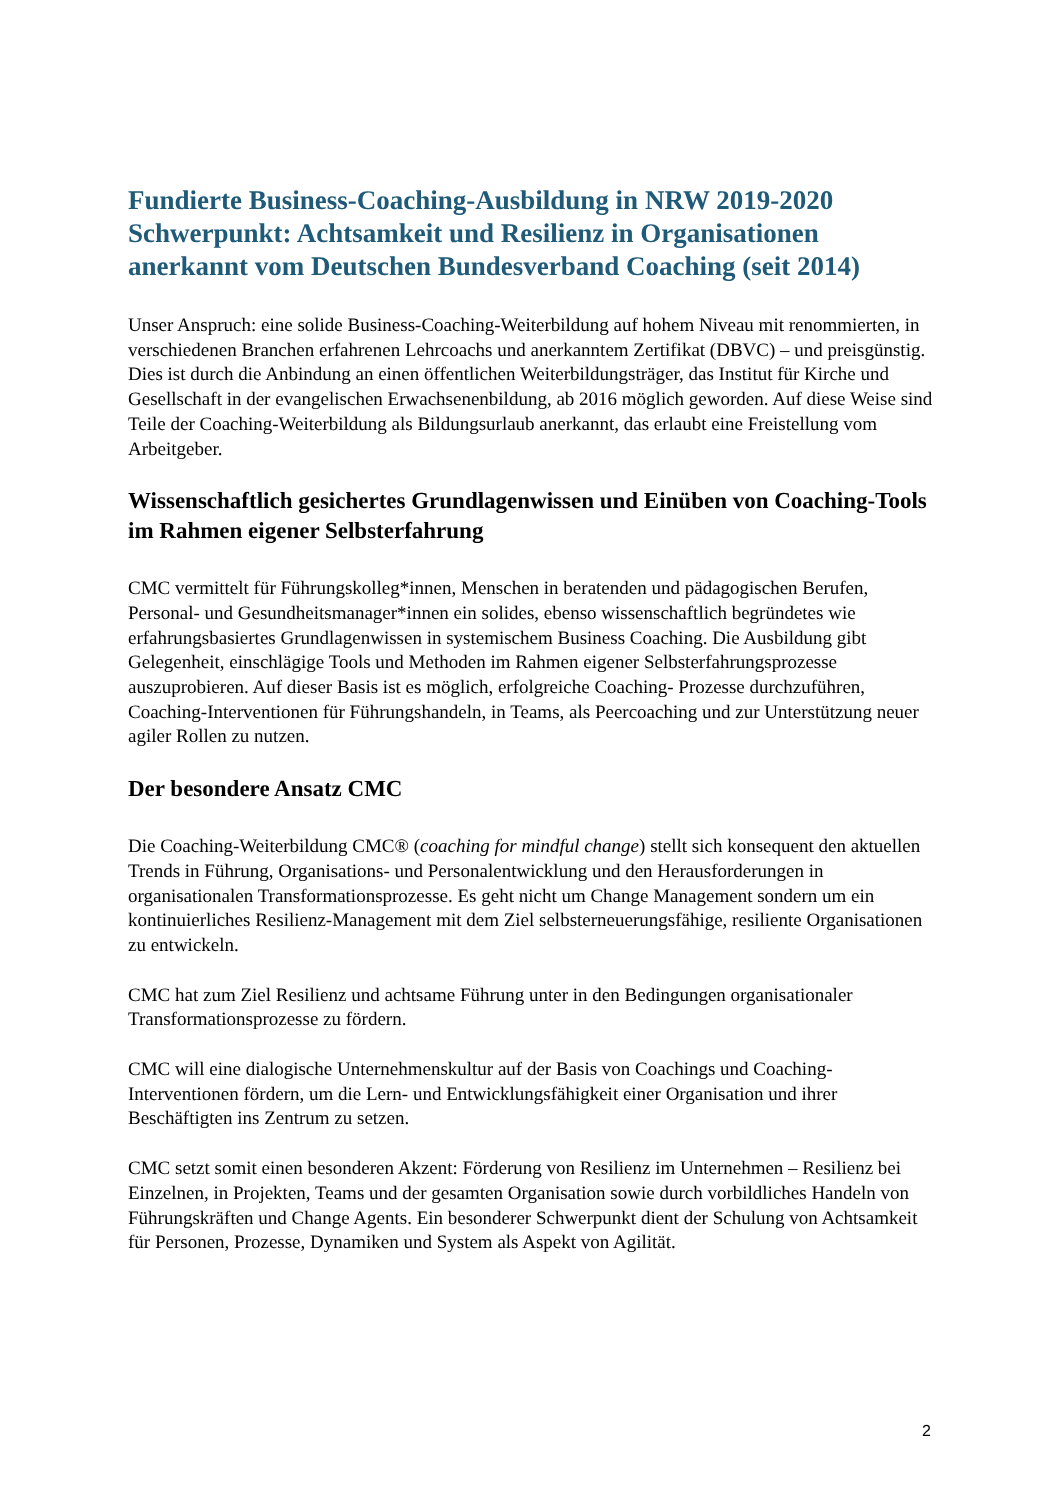Fundierte Business-Coaching-Ausbildung in NRW 2019-2020
Schwerpunkt: Achtsamkeit und Resilienz in Organisationen
anerkannt vom Deutschen Bundesverband Coaching (seit 2014)
Unser Anspruch: eine solide Business-Coaching-Weiterbildung auf hohem Niveau mit renommierten, in verschiedenen Branchen erfahrenen Lehrcoachs und anerkanntem Zertifikat (DBVC) – und preisgünstig.
Dies ist durch die Anbindung an einen öffentlichen Weiterbildungsträger, das Institut für Kirche und Gesellschaft in der evangelischen Erwachsenenbildung, ab 2016 möglich geworden. Auf diese Weise sind Teile der Coaching-Weiterbildung als Bildungsurlaub anerkannt, das erlaubt eine Freistellung vom Arbeitgeber.
Wissenschaftlich gesichertes Grundlagenwissen und Einüben von Coaching-Tools im Rahmen eigener Selbsterfahrung
CMC vermittelt für Führungskolleg*innen, Menschen in beratenden und pädagogischen Berufen, Personal- und Gesundheitsmanager*innen ein solides, ebenso wissenschaftlich begründetes wie erfahrungsbasiertes Grundlagenwissen in systemischem Business Coaching. Die Ausbildung gibt Gelegenheit, einschlägige Tools und Methoden im Rahmen eigener Selbsterfahrungsprozesse auszuprobieren. Auf dieser Basis ist es möglich, erfolgreiche Coaching- Prozesse durchzuführen, Coaching-Interventionen für Führungshandeln, in Teams, als Peercoaching und zur Unterstützung neuer agiler Rollen zu nutzen.
Der besondere Ansatz CMC
Die Coaching-Weiterbildung CMC® (coaching for mindful change) stellt sich konsequent den aktuellen Trends in Führung, Organisations- und Personalentwicklung und den Herausforderungen in organisationalen Transformationsprozesse. Es geht nicht um Change Management sondern um ein kontinuierliches Resilienz-Management mit dem Ziel selbsterneuerungsfähige, resiliente Organisationen zu entwickeln.
CMC hat zum Ziel Resilienz und achtsame Führung unter in den Bedingungen organisationaler Transformationsprozesse zu fördern.
CMC will eine dialogische Unternehmenskultur auf der Basis von Coachings und Coaching-Interventionen fördern, um die Lern- und Entwicklungsfähigkeit einer Organisation und ihrer Beschäftigten ins Zentrum zu setzen.
CMC setzt somit einen besonderen Akzent: Förderung von Resilienz im Unternehmen – Resilienz bei Einzelnen, in Projekten, Teams und der gesamten Organisation sowie durch vorbildliches Handeln von Führungskräften und Change Agents. Ein besonderer Schwerpunkt dient der Schulung von Achtsamkeit für Personen, Prozesse, Dynamiken und System als Aspekt von Agilität.
2